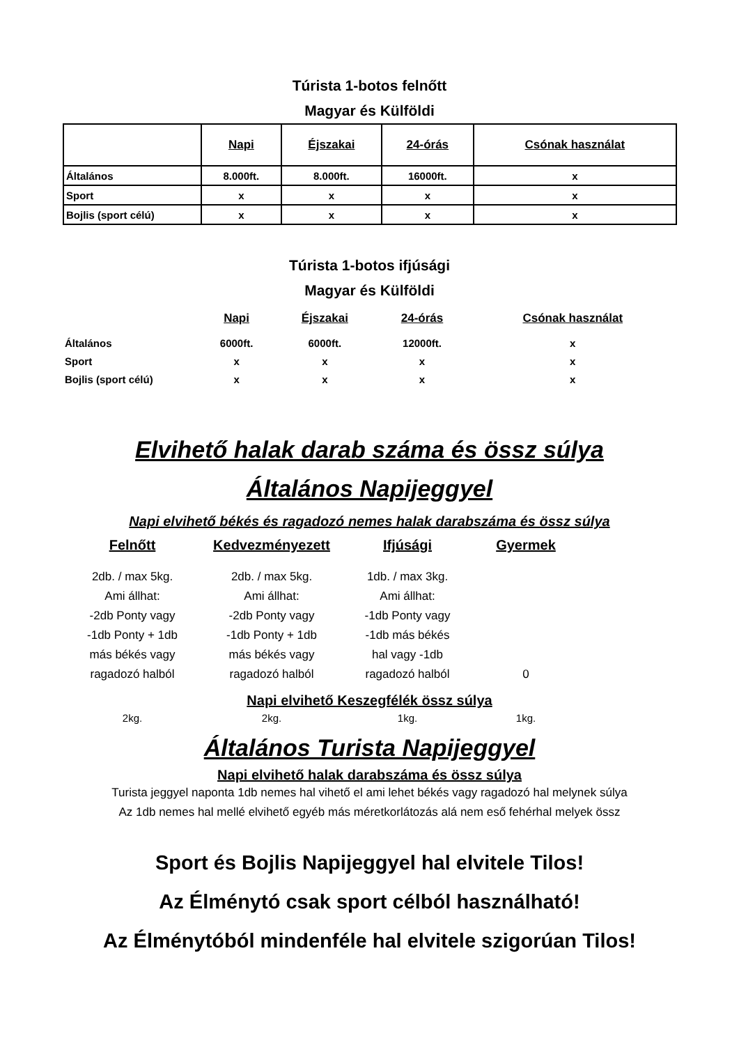Túrista 1-botos felnőtt
Magyar és Külföldi
| | Napi | Éjszakai | 24-órás | Csónak használat |
| --- | --- | --- | --- | --- |
| Általános | 8.000ft. | 8.000ft. | 16000ft. | x |
| Sport | x | x | x | x |
| Bojlis (sport célú) | x | x | x | x |
Túrista 1-botos ifjúsági
Magyar és Külföldi
| | Napi | Éjszakai | 24-órás | Csónak használat |
| --- | --- | --- | --- | --- |
| Általános | 6000ft. | 6000ft. | 12000ft. | x |
| Sport | x | x | x | x |
| Bojlis (sport célú) | x | x | x | x |
Elvihető halak darab száma és össz súlya
Általános Napijeggyel
Napi elvihető békés és ragadozó nemes halak darabszáma és össz súlya
Felnőtt
2db. / max 5kg.
Ami állhat:
-2db Ponty vagy
-1db Ponty + 1db
más békés vagy
ragadozó halból
Kedvezményezett
2db. / max 5kg.
Ami állhat:
-2db Ponty vagy
-1db Ponty + 1db
más békés vagy
ragadozó halból
Ifjúsági
1db. / max 3kg.
Ami állhat:
-1db Ponty vagy
-1db más békés
hal vagy -1db
ragadozó halból
Gyermek
0
Napi elvihető Keszegfélék össz súlya
2kg.
2kg.
1kg.
1kg.
Általános Turista Napijeggyel
Napi elvihető halak darabszáma és össz súlya
Turista jeggyel naponta 1db nemes hal vihető el ami lehet békés vagy ragadozó hal melynek súlya
Az 1db nemes hal mellé elvihető egyéb más méretkorlátozás alá nem eső fehérhal melyek össz
Sport és Bojlis Napijeggyel hal elvitele Tilos!
Az Élménytó csak sport célból használható!
Az Élménytóból mindenféle hal elvitele szigorúan Tilos!